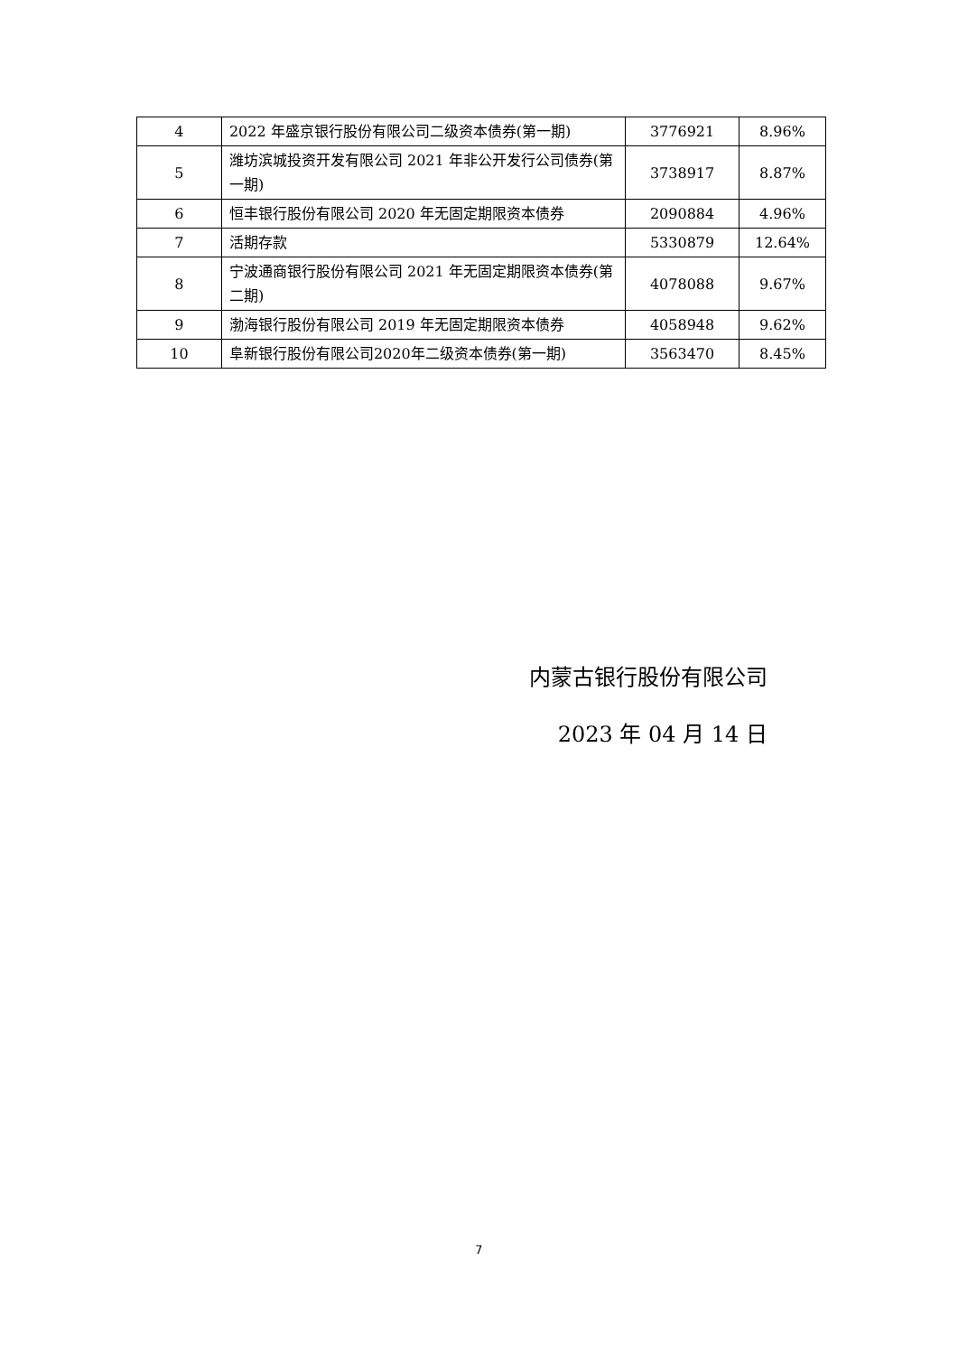| 4 | 2022 年盛京银行股份有限公司二级资本债券(第一期) | 3776921 | 8.96% |
| 5 | 潍坊滨城投资开发有限公司 2021 年非公开发行公司债券(第一期) | 3738917 | 8.87% |
| 6 | 恒丰银行股份有限公司 2020 年无固定期限资本债券 | 2090884 | 4.96% |
| 7 | 活期存款 | 5330879 | 12.64% |
| 8 | 宁波通商银行股份有限公司 2021 年无固定期限资本债券(第二期) | 4078088 | 9.67% |
| 9 | 渤海银行股份有限公司 2019 年无固定期限资本债券 | 4058948 | 9.62% |
| 10 | 阜新银行股份有限公司2020年二级资本债券(第一期) | 3563470 | 8.45% |
内蒙古银行股份有限公司
2023 年 04 月 14 日
7